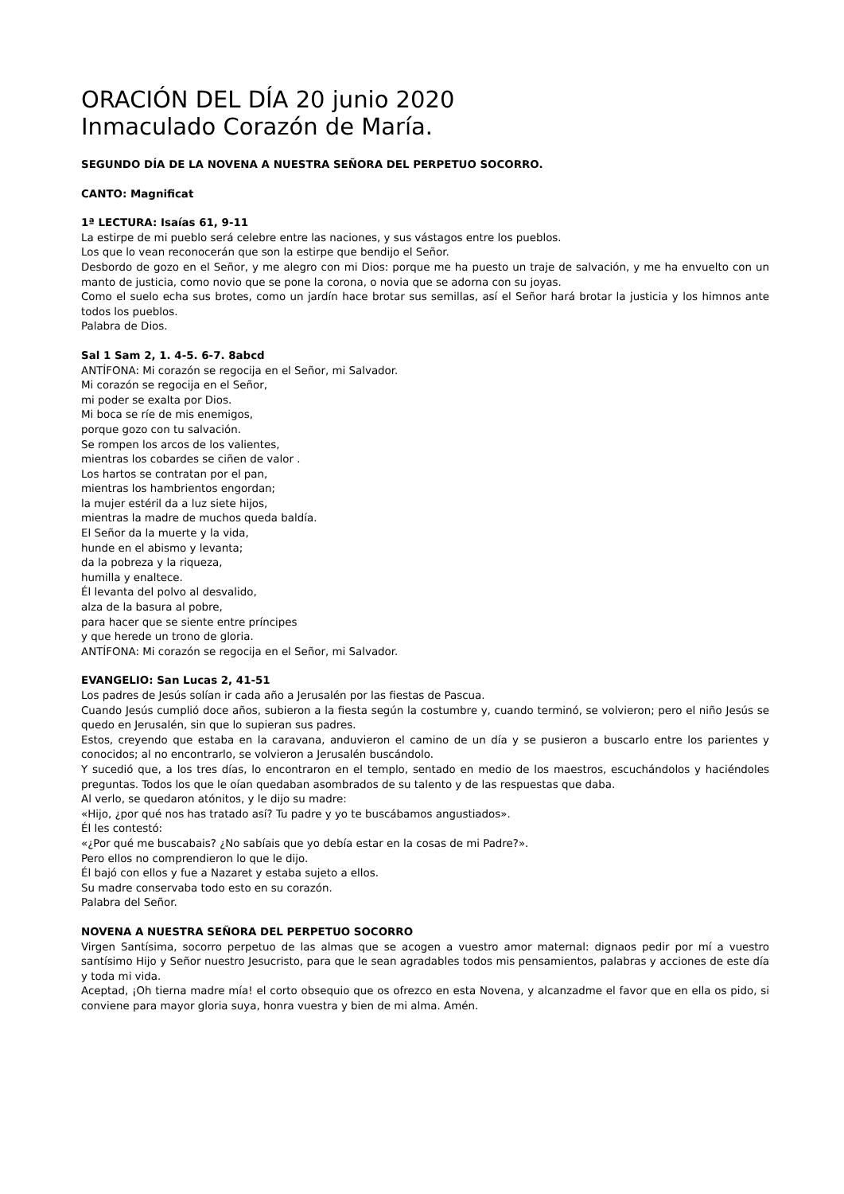ORACIÓN DEL DÍA 20 junio 2020
Inmaculado Corazón de María.
SEGUNDO DÍA DE LA NOVENA A NUESTRA SEÑORA DEL PERPETUO SOCORRO.
CANTO: Magnificat
1ª LECTURA: Isaías 61, 9-11
La estirpe de mi pueblo será celebre entre las naciones, y sus vástagos entre los pueblos.
Los que lo vean reconocerán que son la estirpe que bendijo el Señor.
Desbordo de gozo en el Señor, y me alegro con mi Dios: porque me ha puesto un traje de salvación, y me ha envuelto con un manto de justicia, como novio que se pone la corona, o novia que se adorna con su joyas.
Como el suelo echa sus brotes, como un jardín hace brotar sus semillas, así el Señor hará brotar la justicia y los himnos ante todos los pueblos.
Palabra de Dios.
Sal 1 Sam 2, 1. 4-5. 6-7. 8abcd
ANTÍFONA: Mi corazón se regocija en el Señor, mi Salvador.
Mi corazón se regocija en el Señor,
mi poder se exalta por Dios.
Mi boca se ríe de mis enemigos,
porque gozo con tu salvación.
Se rompen los arcos de los valientes,
mientras los cobardes se ciñen de valor .
Los hartos se contratan por el pan,
mientras los hambrientos engordan;
la mujer estéril da a luz siete hijos,
mientras la madre de muchos queda baldía.
El Señor da la muerte y la vida,
hunde en el abismo y levanta;
da la pobreza y la riqueza,
humilla y enaltece.
Él levanta del polvo al desvalido,
alza de la basura al pobre,
para hacer que se siente entre príncipes
y que herede un trono de gloria.
ANTÍFONA: Mi corazón se regocija en el Señor, mi Salvador.
EVANGELIO: San Lucas 2, 41-51
Los padres de Jesús solían ir cada año a Jerusalén por las fiestas de Pascua.
Cuando Jesús cumplió doce años, subieron a la fiesta según la costumbre y, cuando terminó, se volvieron; pero el niño Jesús se quedo en Jerusalén, sin que lo supieran sus padres.
Estos, creyendo que estaba en la caravana, anduvieron el camino de un día y se pusieron a buscarlo entre los parientes y conocidos; al no encontrarlo, se volvieron a Jerusalén buscándolo.
Y sucedió que, a los tres días, lo encontraron en el templo, sentado en medio de los maestros, escuchándolos y haciéndoles preguntas. Todos los que le oían quedaban asombrados de su talento y de las respuestas que daba.
Al verlo, se quedaron atónitos, y le dijo su madre:
«Hijo, ¿por qué nos has tratado así? Tu padre y yo te buscábamos angustiados».
Él les contestó:
«¿Por qué me buscabais? ¿No sabíais que yo debía estar en la cosas de mi Padre?».
Pero ellos no comprendieron lo que le dijo.
Él bajó con ellos y fue a Nazaret y estaba sujeto a ellos.
Su madre conservaba todo esto en su corazón.
Palabra del Señor.
NOVENA A NUESTRA SEÑORA DEL PERPETUO SOCORRO
Virgen Santísima, socorro perpetuo de las almas que se acogen a vuestro amor maternal: dignaos pedir por mí a vuestro santísimo Hijo y Señor nuestro Jesucristo, para que le sean agradables todos mis pensamientos, palabras y acciones de este día y toda mi vida.
Aceptad, ¡Oh tierna madre mía! el corto obsequio que os ofrezco en esta Novena, y alcanzadme el favor que en ella os pido, si conviene para mayor gloria suya, honra vuestra y bien de mi alma. Amén.